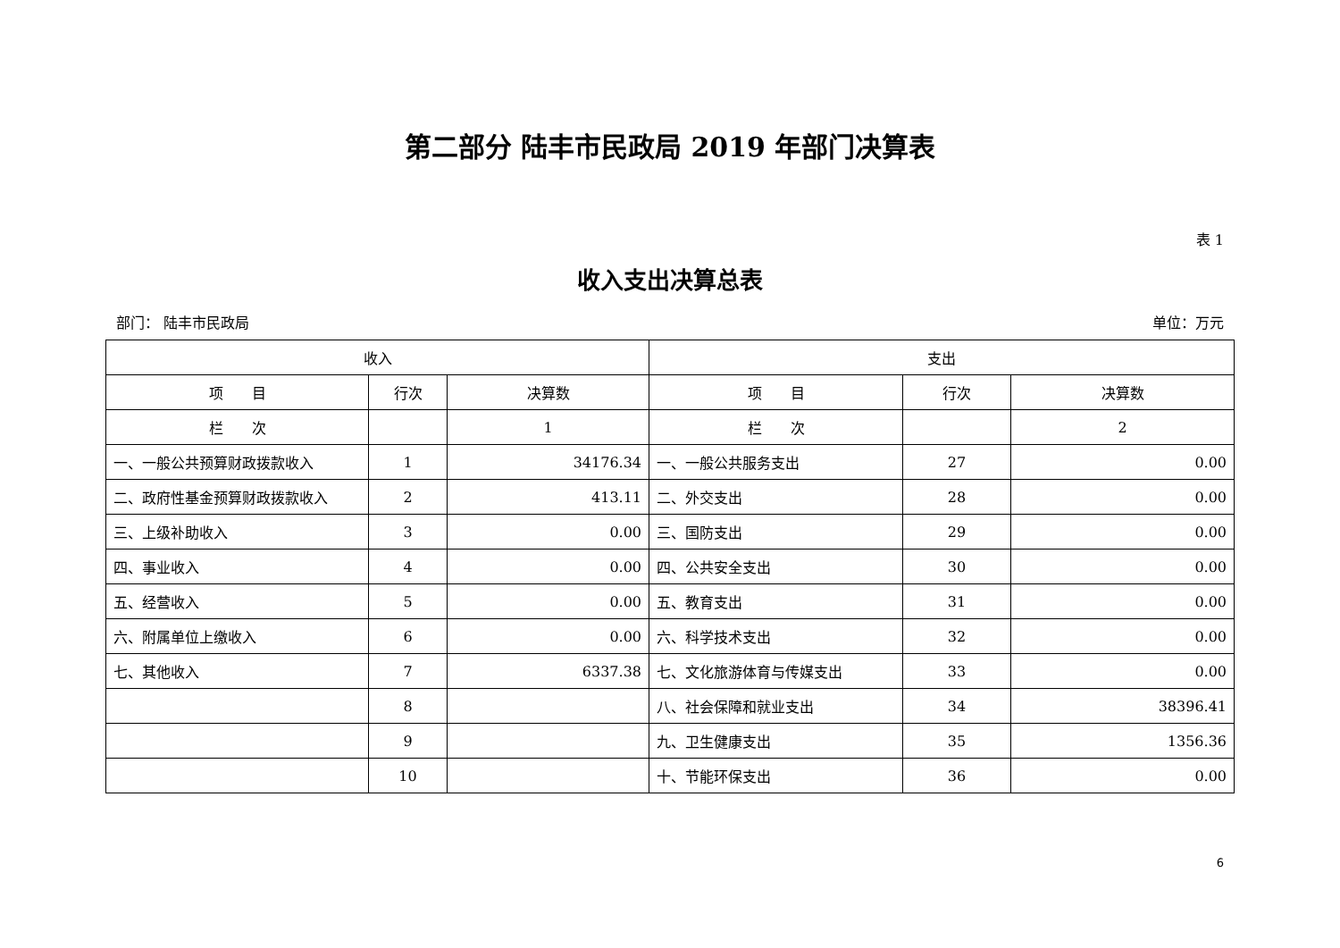第二部分 陆丰市民政局 2019 年部门决算表
表 1
收入支出决算总表
部门： 陆丰市民政局 单位：万元
| 收入 | | | 支出 | | |
| --- | --- | --- | --- | --- | --- |
| 项 目 | 行次 | 决算数 | 项 目 | 行次 | 决算数 |
| 栏 次 | | 1 | 栏 次 | | 2 |
| 一、一般公共预算财政拨款收入 | 1 | 34176.34 | 一、一般公共服务支出 | 27 | 0.00 |
| 二、政府性基金预算财政拨款收入 | 2 | 413.11 | 二、外交支出 | 28 | 0.00 |
| 三、上级补助收入 | 3 | 0.00 | 三、国防支出 | 29 | 0.00 |
| 四、事业收入 | 4 | 0.00 | 四、公共安全支出 | 30 | 0.00 |
| 五、经营收入 | 5 | 0.00 | 五、教育支出 | 31 | 0.00 |
| 六、附属单位上缴收入 | 6 | 0.00 | 六、科学技术支出 | 32 | 0.00 |
| 七、其他收入 | 7 | 6337.38 | 七、文化旅游体育与传媒支出 | 33 | 0.00 |
| | 8 | | 八、社会保障和就业支出 | 34 | 38396.41 |
| | 9 | | 九、卫生健康支出 | 35 | 1356.36 |
| | 10 | | 十、节能环保支出 | 36 | 0.00 |
6